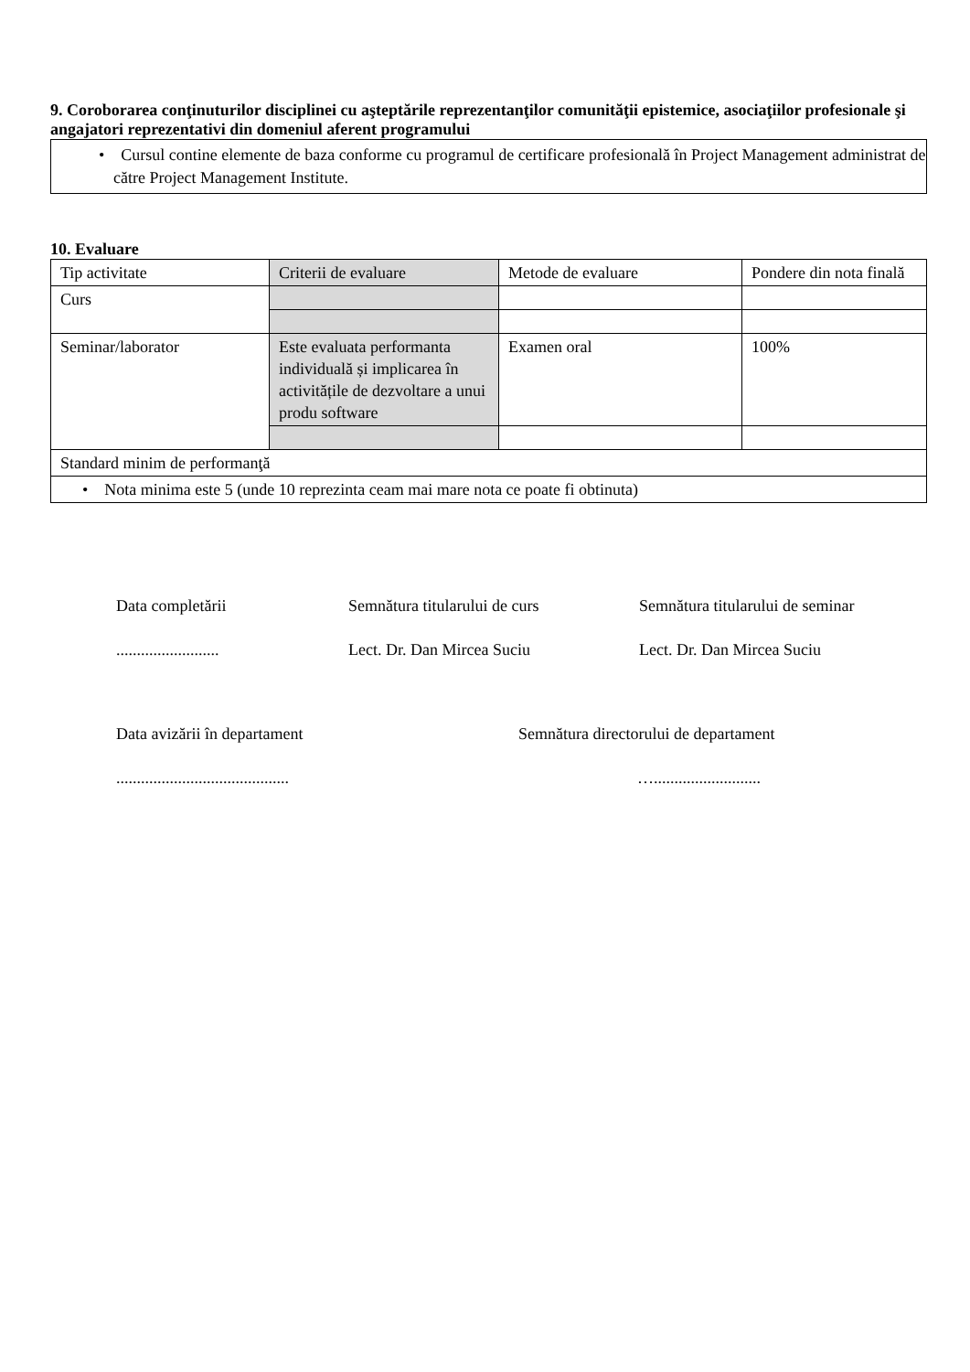9. Coroborarea conţinuturilor disciplinei cu aşteptările reprezentanţilor comunităţii epistemice, asociaţiilor profesionale şi angajatori reprezentativi din domeniul aferent programului
• Cursul contine elemente de baza conforme cu programul de certificare profesională în Project Management administrat de către Project Management Institute.
10. Evaluare
| Tip activitate | Criterii de evaluare | Metode de evaluare | Pondere din nota finală |
| Curs | | | |
| Seminar/laborator | Este evaluata performanta individuală și implicarea în activitățile de dezvoltare a unui produ software | Examen oral | 100% |
| Standard minim de performanţă | | | |
| • Nota minima este 5 (unde 10 reprezinta ceam mai mare nota ce poate fi obtinuta) | | | |
Data completării
.........................
Semnătura titularului de curs
Lect. Dr. Dan Mircea Suciu
Semnătura titularului de seminar
Lect. Dr. Dan Mircea Suciu
Data avizării în departament
..........................................
Semnătura directorului de departament
…..........................